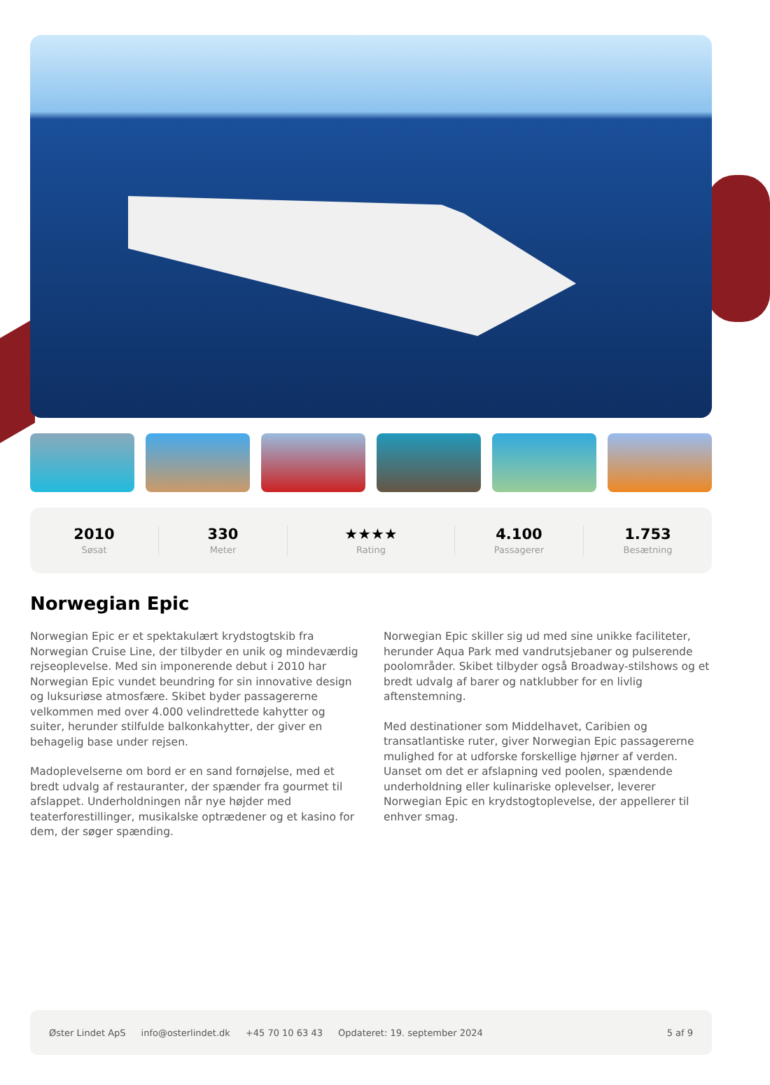2010
Søsat
330
Meter
★★★★
Rating
4.100
Passagerer
1.753
Besætning
Norwegian Epic
Norwegian Epic er et spektakulært krydstogtskib fra Norwegian Cruise Line, der tilbyder en unik og mindeværdig rejseoplevelse. Med sin imponerende debut i 2010 har Norwegian Epic vundet beundring for sin innovative design og luksuriøse atmosfære. Skibet byder passagererne velkommen med over 4.000 velindrettede kahytter og suiter, herunder stilfulde balkonkahytter, der giver en behagelig base under rejsen.
Madoplevelserne om bord er en sand fornøjelse, med et bredt udvalg af restauranter, der spænder fra gourmet til afslappet. Underholdningen når nye højder med teaterforestillinger, musikalske optrædener og et kasino for dem, der søger spænding.
Norwegian Epic skiller sig ud med sine unikke faciliteter, herunder Aqua Park med vandrutsjebaner og pulserende poolområder. Skibet tilbyder også Broadway-stilshows og et bredt udvalg af barer og natklubber for en livlig aftenstemning.
Med destinationer som Middelhavet, Caribien og transatlantiske ruter, giver Norwegian Epic passagererne mulighed for at udforske forskellige hjørner af verden. Uanset om det er afslapning ved poolen, spændende underholdning eller kulinariske oplevelser, leverer Norwegian Epic en krydstogtoplevelse, der appellerer til enhver smag.
Øster Lindet ApS info@osterlindet.dk +45 70 10 63 43 Opdateret: 19. september 2024 5 af 9